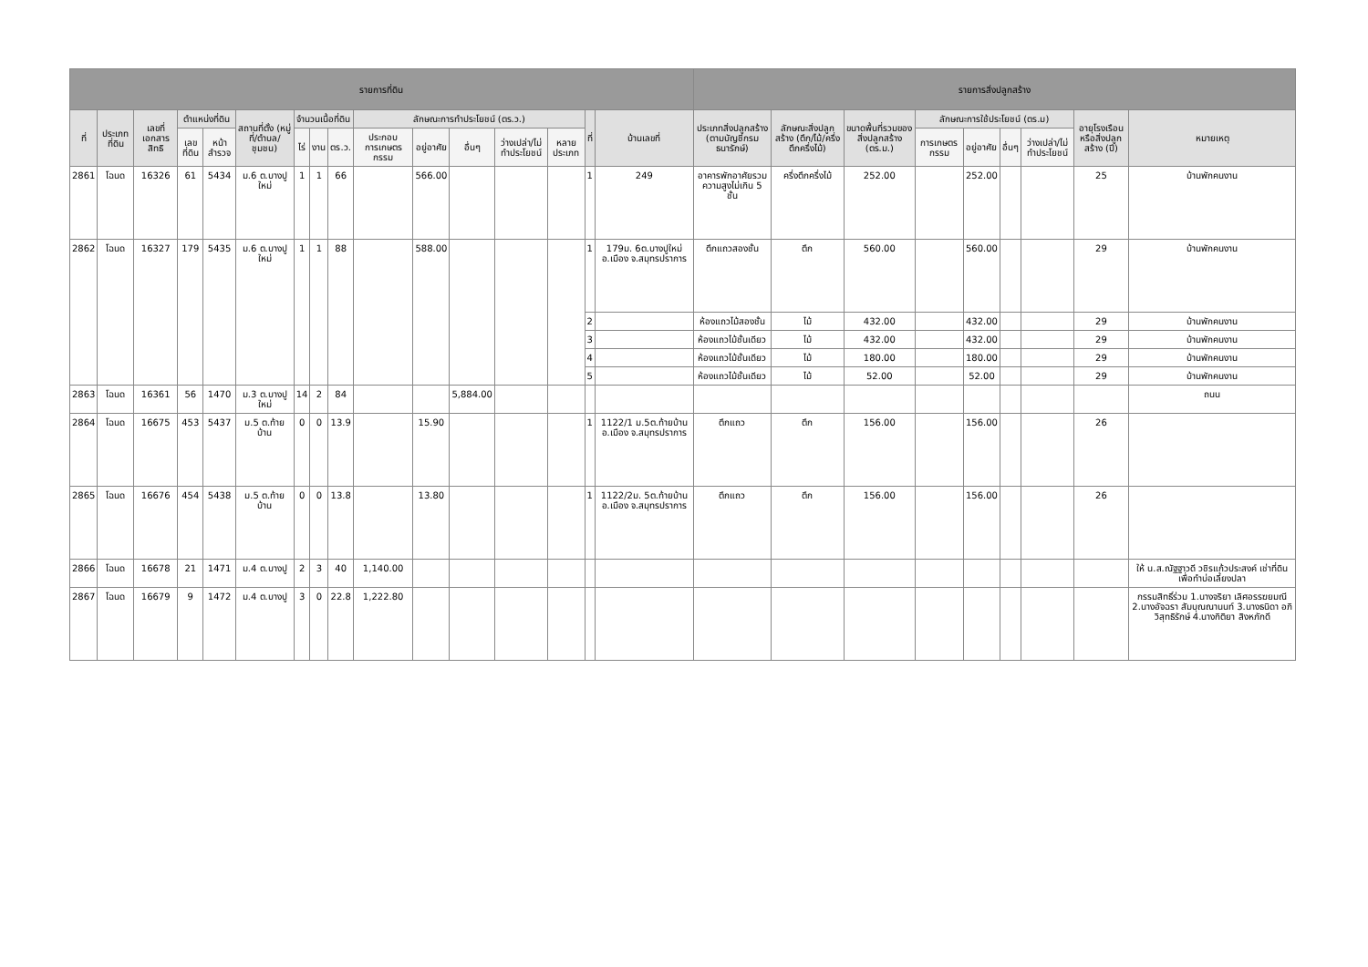| รายการที่ดิน | | | | | | | | | | | | | | | | รายการสิ่งปลูกสร้าง | | | | | | | | |
| --- | --- | --- | --- | --- | --- | --- | --- | --- | --- | --- | --- | --- | --- | --- | --- | --- | --- | --- | --- | --- | --- | --- | --- | --- |
| ที่ | ประเภทที่ดิน | เลขที่เอกสารสิทธิ | ตำแหน่งที่ดิน | | สถานที่ตั้ง (หมู่ที่/ตำบล/ชุมชน) | จำนวนเนื้อที่ดิน | | | ลักษณะการทำประโยชน์ (ตร.ว.) | | | | | ที่ | บ้านเลขที่ | ประเภทสิ่งปลูกสร้าง (ตามบัญชีกรมธนารักษ์) | ลักษณะสิ่งปลูกสร้าง (ตึก/ไม้/ครึ่งตึกครึ่งไม้) | ขนาดพื้นที่รวมของสิ่งปลูกสร้าง (ตร.ม.) | ลักษณะการใช้ประโยชน์ (ตร.ม) | | | | อายุโรงเรือนหรือสิ่งปลูกสร้าง (ปี) | หมายเหตุ |
| | | | เลขที่ดิน | หน้าสำรวจ | | ไร่ | งาน | ตร.ว. | ประกอบการเกษตรกรรม | อยู่อาศัย | อื่นๆ | ว่างเปล่า/ไม่ทำประโยชน์ | หลายประเภท | | | | | | การเกษตรกรรม | อยู่อาศัย | อื่นๆ | ว่างเปล่า/ไม่ทำประโยชน์ | | |
| 2861 | โฉนด | 16326 | 61 | 5434 | ม.6 ต.บางปูใหม่ | 1 | 1 | 66 | | 566.00 | | | | 1 | 249 | อาคารพักอาศัยรวม ความสูงไม่เกิน 5 ชั้น | ครึ่งตึกครึ่งไม้ | 252.00 | | 252.00 | | | 25 | บ้านพักคนงาน |
| 2862 | โฉนด | 16327 | 179 | 5435 | ม.6 ต.บางปูใหม่ | 1 | 1 | 88 | | 588.00 | | | | 1 | 179ม. 6ต.บางปูใหม่ อ.เมือง จ.สมุทรปราการ | ตึกแถวสองชั้น | ตึก | 560.00 | | 560.00 | | | 29 | บ้านพักคนงาน |
| | | | | | | | | | | | | | | 2 | | ห้องแถวไม้สองชั้น | ไม้ | 432.00 | | 432.00 | | | 29 | บ้านพักคนงาน |
| | | | | | | | | | | | | | | 3 | | ห้องแถวไม้ชั้นเดียว | ไม้ | 432.00 | | 432.00 | | | 29 | บ้านพักคนงาน |
| | | | | | | | | | | | | | | 4 | | ห้องแถวไม้ชั้นเดียว | ไม้ | 180.00 | | 180.00 | | | 29 | บ้านพักคนงาน |
| | | | | | | | | | | | | | | 5 | | ห้องแถวไม้ชั้นเดียว | ไม้ | 52.00 | | 52.00 | | | 29 | บ้านพักคนงาน |
| 2863 | โฉนด | 16361 | 56 | 1470 | ม.3 ต.บางปูใหม่ | 14 | 2 | 84 | | | 5,884.00 | | | | | | | | | | | | | ถนน |
| 2864 | โฉนด | 16675 | 453 | 5437 | ม.5 ต.ท้ายบ้าน | 0 | 0 | 13.9 | | 15.90 | | | | 1 | 1122/1 ม.5ต.ท้ายบ้าน อ.เมือง จ.สมุทรปราการ | ตึกแถว | ตึก | 156.00 | | 156.00 | | | 26 | |
| 2865 | โฉนด | 16676 | 454 | 5438 | ม.5 ต.ท้ายบ้าน | 0 | 0 | 13.8 | | 13.80 | | | | 1 | 1122/2ม. 5ต.ท้ายบ้าน อ.เมือง จ.สมุทรปราการ | ตึกแถว | ตึก | 156.00 | | 156.00 | | | 26 | |
| 2866 | โฉนด | 16678 | 21 | 1471 | ม.4 ต.บางปู | 2 | 3 | 40 | 1,140.00 | | | | | | | | | | | | | | | ให้ น.ส.ณัฐฐาวดี วชิรแก้วประสงค์ เช่าที่ดินเพื่อทำบ่อเลี้ยงปลา |
| 2867 | โฉนด | 16679 | 9 | 1472 | ม.4 ต.บางปู | 3 | 0 | 22.8 | 1,222.80 | | | | | | | | | | | | | | | กรรมสิทธิ์ร่วม 1.นางจริยา เลิศอรรฆยมณี 2.นางอัจฉรา สัมบุณณานนท์ 3.นางธนิดา อภิวิสุทธิรักษ์ 4.นางกิติยา สิงหภักดี |